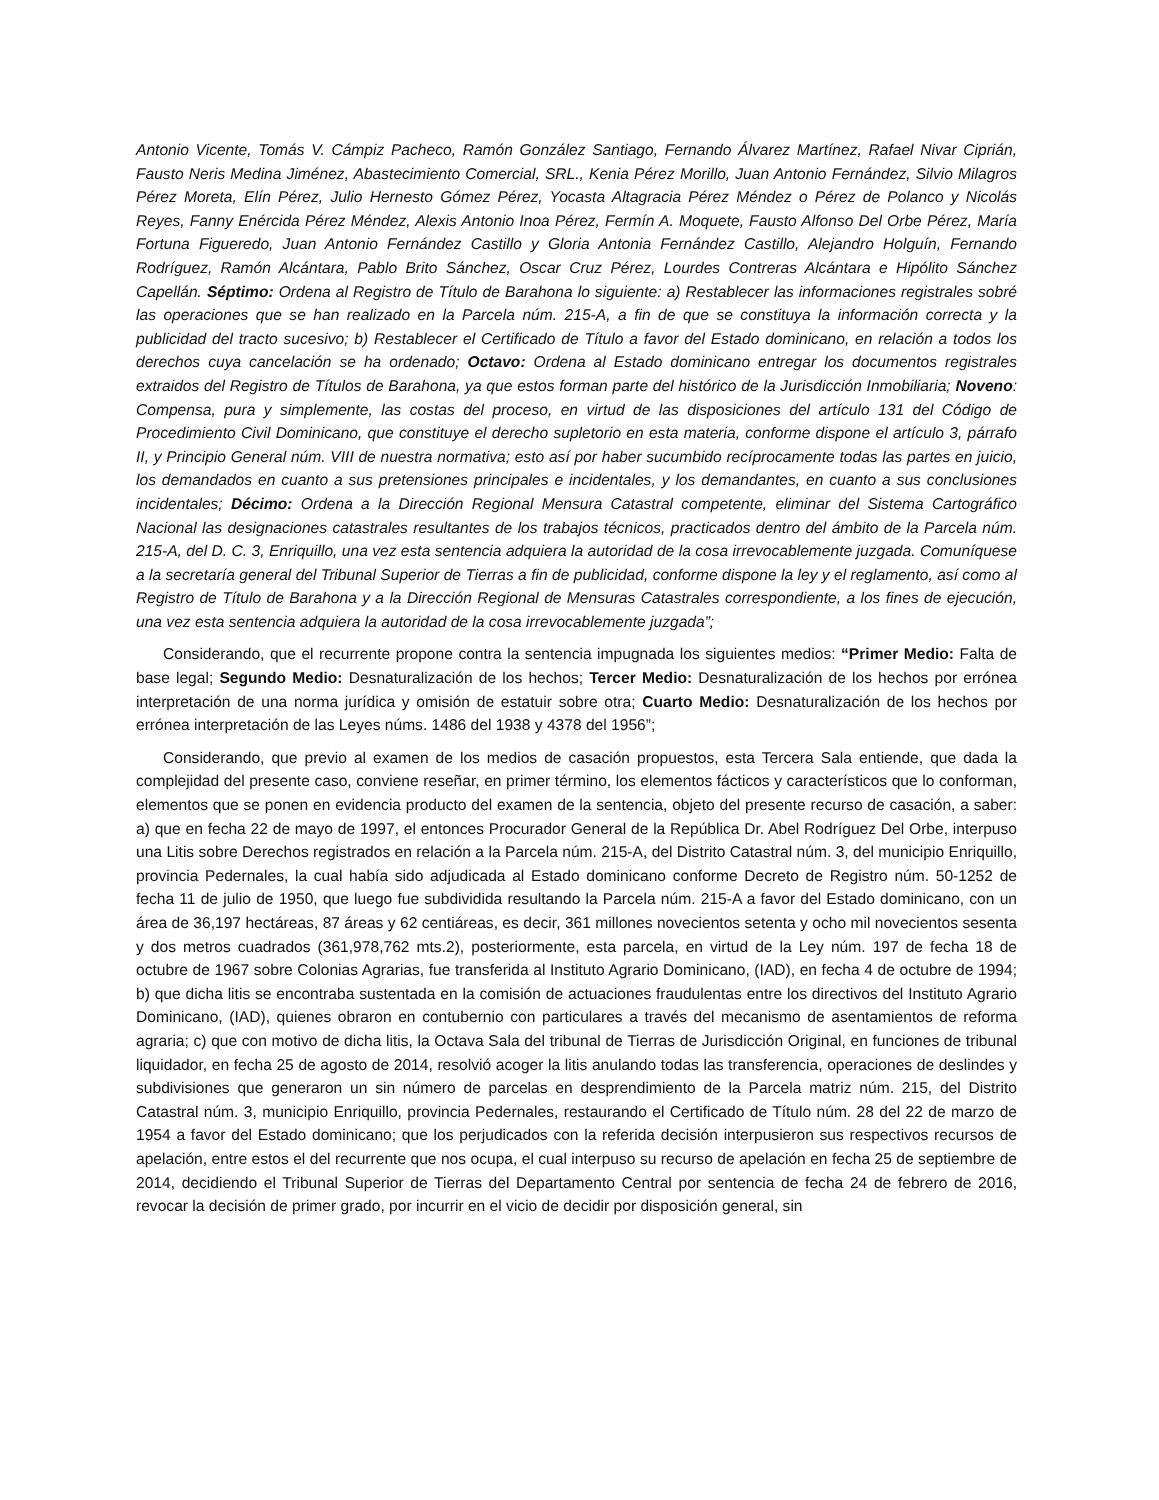Antonio Vicente, Tomás V. Cámpiz Pacheco, Ramón González Santiago, Fernando Álvarez Martínez, Rafael Nivar Ciprián, Fausto Neris Medina Jiménez, Abastecimiento Comercial, SRL., Kenia Pérez Morillo, Juan Antonio Fernández, Silvio Milagros Pérez Moreta, Elín Pérez, Julio Hernesto Gómez Pérez, Yocasta Altagracia Pérez Méndez o Pérez de Polanco y Nicolás Reyes, Fanny Enércida Pérez Méndez, Alexis Antonio Inoa Pérez, Fermín A. Moquete, Fausto Alfonso Del Orbe Pérez, María Fortuna Figueredo, Juan Antonio Fernández Castillo y Gloria Antonia Fernández Castillo, Alejandro Holguín, Fernando Rodríguez, Ramón Alcántara, Pablo Brito Sánchez, Oscar Cruz Pérez, Lourdes Contreras Alcántara e Hipólito Sánchez Capellán. Séptimo: Ordena al Registro de Título de Barahona lo siguiente: a) Restablecer las informaciones registrales sobré las operaciones que se han realizado en la Parcela núm. 215-A, a fin de que se constituya la información correcta y la publicidad del tracto sucesivo; b) Restablecer el Certificado de Título a favor del Estado dominicano, en relación a todos los derechos cuya cancelación se ha ordenado; Octavo: Ordena al Estado dominicano entregar los documentos registrales extraidos del Registro de Títulos de Barahona, ya que estos forman parte del histórico de la Jurisdicción Inmobiliaria; Noveno: Compensa, pura y simplemente, las costas del proceso, en virtud de las disposiciones del artículo 131 del Código de Procedimiento Civil Dominicano, que constituye el derecho supletorio en esta materia, conforme dispone el artículo 3, párrafo II, y Principio General núm. VIII de nuestra normativa; esto así por haber sucumbido recíprocamente todas las partes en juicio, los demandados en cuanto a sus pretensiones principales e incidentales, y los demandantes, en cuanto a sus conclusiones incidentales; Décimo: Ordena a la Dirección Regional Mensura Catastral competente, eliminar del Sistema Cartográfico Nacional las designaciones catastrales resultantes de los trabajos técnicos, practicados dentro del ámbito de la Parcela núm. 215-A, del D. C. 3, Enriquillo, una vez esta sentencia adquiera la autoridad de la cosa irrevocablemente juzgada. Comuníquese a la secretaría general del Tribunal Superior de Tierras a fin de publicidad, conforme dispone la ley y el reglamento, así como al Registro de Título de Barahona y a la Dirección Regional de Mensuras Catastrales correspondiente, a los fines de ejecución, una vez esta sentencia adquiera la autoridad de la cosa irrevocablemente juzgada”;
Considerando, que el recurrente propone contra la sentencia impugnada los siguientes medios: “Primer Medio: Falta de base legal; Segundo Medio: Desnaturalización de los hechos; Tercer Medio: Desnaturalización de los hechos por errónea interpretación de una norma jurídica y omisión de estatuir sobre otra; Cuarto Medio: Desnaturalización de los hechos por errónea interpretación de las Leyes núms. 1486 del 1938 y 4378 del 1956”;
Considerando, que previo al examen de los medios de casación propuestos, esta Tercera Sala entiende, que dada la complejidad del presente caso, conviene reseñar, en primer término, los elementos fácticos y característicos que lo conforman, elementos que se ponen en evidencia producto del examen de la sentencia, objeto del presente recurso de casación, a saber: a) que en fecha 22 de mayo de 1997, el entonces Procurador General de la República Dr. Abel Rodríguez Del Orbe, interpuso una Litis sobre Derechos registrados en relación a la Parcela núm. 215-A, del Distrito Catastral núm. 3, del municipio Enriquillo, provincia Pedernales, la cual había sido adjudicada al Estado dominicano conforme Decreto de Registro núm. 50-1252 de fecha 11 de julio de 1950, que luego fue subdividida resultando la Parcela núm. 215-A a favor del Estado dominicano, con un área de 36,197 hectáreas, 87 áreas y 62 centiáreas, es decir, 361 millones novecientos setenta y ocho mil novecientos sesenta y dos metros cuadrados (361,978,762 mts.2), posteriormente, esta parcela, en virtud de la Ley núm. 197 de fecha 18 de octubre de 1967 sobre Colonias Agrarias, fue transferida al Instituto Agrario Dominicano, (IAD), en fecha 4 de octubre de 1994; b) que dicha litis se encontraba sustentada en la comisión de actuaciones fraudulentas entre los directivos del Instituto Agrario Dominicano, (IAD), quienes obraron en contubernio con particulares a través del mecanismo de asentamientos de reforma agraria; c) que con motivo de dicha litis, la Octava Sala del tribunal de Tierras de Jurisdicción Original, en funciones de tribunal liquidador, en fecha 25 de agosto de 2014, resolvió acoger la litis anulando todas las transferencia, operaciones de deslindes y subdivisiones que generaron un sin número de parcelas en desprendimiento de la Parcela matriz núm. 215, del Distrito Catastral núm. 3, municipio Enriquillo, provincia Pedernales, restaurando el Certificado de Título núm. 28 del 22 de marzo de 1954 a favor del Estado dominicano; que los perjudicados con la referida decisión interpusieron sus respectivos recursos de apelación, entre estos el del recurrente que nos ocupa, el cual interpuso su recurso de apelación en fecha 25 de septiembre de 2014, decidiendo el Tribunal Superior de Tierras del Departamento Central por sentencia de fecha 24 de febrero de 2016, revocar la decisión de primer grado, por incurrir en el vicio de decidir por disposición general, sin